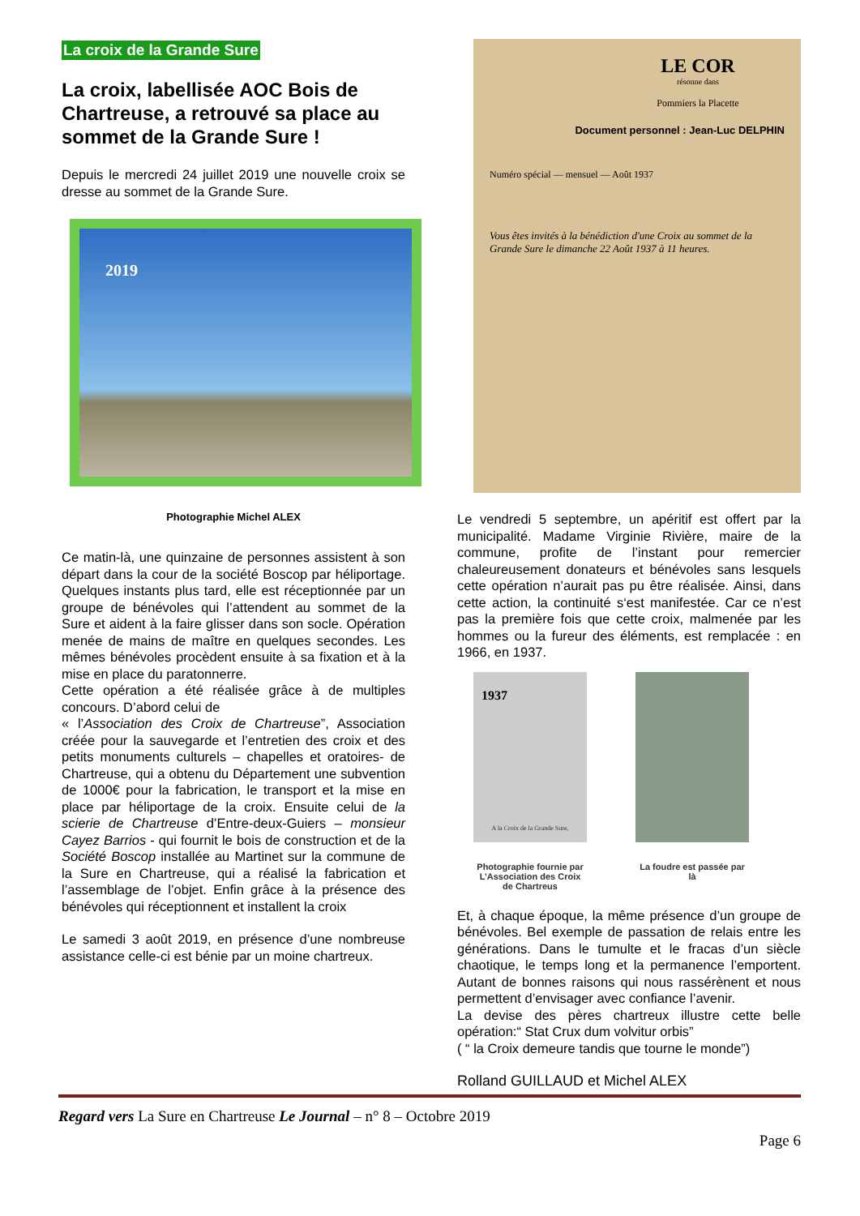La croix de la Grande Sure
La croix, labellisée AOC Bois de Chartreuse, a retrouvé sa place au sommet de la Grande Sure !
Depuis le mercredi 24 juillet 2019 une nouvelle croix se dresse au sommet de la Grande Sure.
2019
Photographie Michel ALEX
Ce matin-là, une quinzaine de personnes assistent à son départ dans la cour de la société Boscop par héliportage. Quelques instants plus tard, elle est réceptionnée par un groupe de bénévoles qui l’attendent au sommet de la Sure et aident à la faire glisser dans son socle. Opération menée de mains de maître en quelques secondes. Les mêmes bénévoles procèdent ensuite à sa fixation et à la mise en place du paratonnerre.
Cette opération a été réalisée grâce à de multiples concours. D’abord celui de
« l’Association des Croix de Chartreuse”, Association créée pour la sauvegarde et l’entretien des croix et des petits monuments culturels – chapelles et oratoires- de Chartreuse, qui a obtenu du Département une subvention de 1000€ pour la fabrication, le transport et la mise en place par héliportage de la croix. Ensuite celui de la scierie de Chartreuse d’Entre-deux-Guiers – monsieur Cayez Barrios - qui fournit le bois de construction et de la Société Boscop installée au Martinet sur la commune de la Sure en Chartreuse, qui a réalisé la fabrication et l’assemblage de l’objet. Enfin grâce à la présence des bénévoles qui réceptionnent et installent la croix
Le samedi 3 août 2019, en présence d’une nombreuse assistance celle-ci est bénie par un moine chartreux.
LE COR
résonne dans
Pommiers la Placette
Document personnel : Jean-Luc DELPHIN
Numéro spécial — mensuel — Août 1937
Vous êtes invités à la bénédiction d'une Croix au sommet de la Grande Sure le dimanche 22 Août 1937 à 11 heures.
Le vendredi 5 septembre, un apéritif est offert par la municipalité. Madame Virginie Rivière, maire de la commune, profite de l’instant pour remercier chaleureusement donateurs et bénévoles sans lesquels cette opération n’aurait pas pu être réalisée. Ainsi, dans cette action, la continuité s‘est manifestée. Car ce n’est pas la première fois que cette croix, malmenée par les hommes ou la fureur des éléments, est remplacée : en 1966, en 1937.
1937
A la Croix de la Grande Sure,
Photographie fournie par L’Association des Croix de Chartreus
La foudre est passée par là
Et, à chaque époque, la même présence d’un groupe de bénévoles. Bel exemple de passation de relais entre les générations. Dans le tumulte et le fracas d’un siècle chaotique, le temps long et la permanence l’emportent. Autant de bonnes raisons qui nous rassérènent et nous permettent d’envisager avec confiance l’avenir.
La devise des pères chartreux illustre cette belle opération:“ Stat Crux dum volvitur orbis”
( “ la Croix demeure tandis que tourne le monde”)
Rolland GUILLAUD et Michel ALEX
Regard vers La Sure en Chartreuse Le Journal – n° 8 – Octobre 2019
Page 6